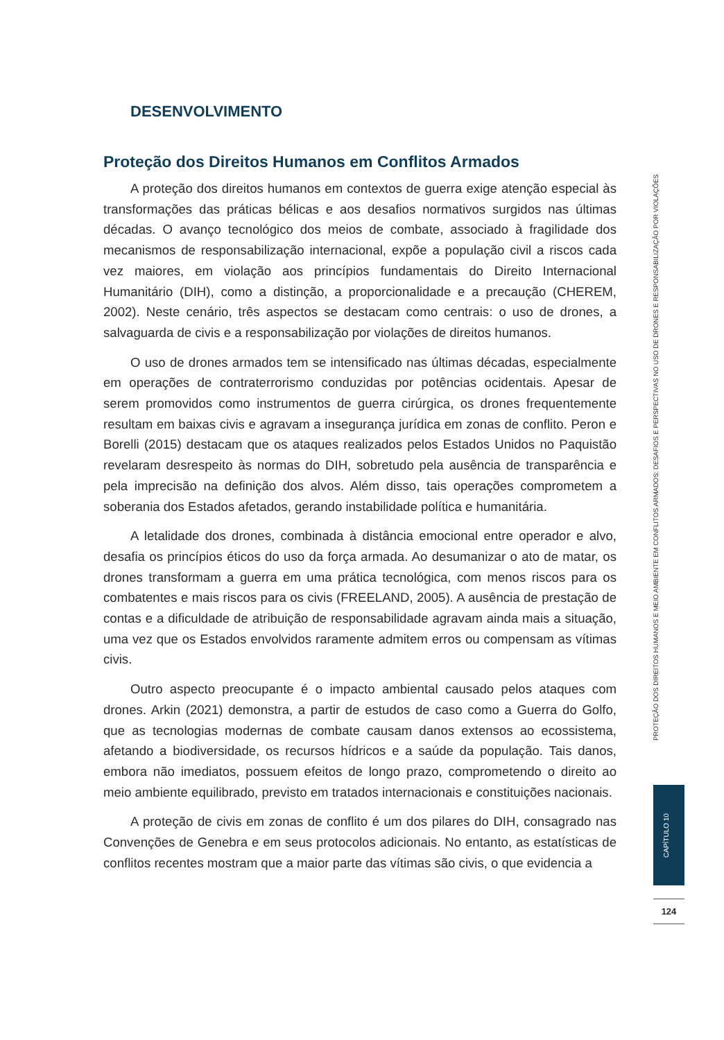DESENVOLVIMENTO
Proteção dos Direitos Humanos em Conflitos Armados
A proteção dos direitos humanos em contextos de guerra exige atenção especial às transformações das práticas bélicas e aos desafios normativos surgidos nas últimas décadas. O avanço tecnológico dos meios de combate, associado à fragilidade dos mecanismos de responsabilização internacional, expõe a população civil a riscos cada vez maiores, em violação aos princípios fundamentais do Direito Internacional Humanitário (DIH), como a distinção, a proporcionalidade e a precaução (CHEREM, 2002). Neste cenário, três aspectos se destacam como centrais: o uso de drones, a salvaguarda de civis e a responsabilização por violações de direitos humanos.
O uso de drones armados tem se intensificado nas últimas décadas, especialmente em operações de contraterrorismo conduzidas por potências ocidentais. Apesar de serem promovidos como instrumentos de guerra cirúrgica, os drones frequentemente resultam em baixas civis e agravam a insegurança jurídica em zonas de conflito. Peron e Borelli (2015) destacam que os ataques realizados pelos Estados Unidos no Paquistão revelaram desrespeito às normas do DIH, sobretudo pela ausência de transparência e pela imprecisão na definição dos alvos. Além disso, tais operações comprometem a soberania dos Estados afetados, gerando instabilidade política e humanitária.
A letalidade dos drones, combinada à distância emocional entre operador e alvo, desafia os princípios éticos do uso da força armada. Ao desumanizar o ato de matar, os drones transformam a guerra em uma prática tecnológica, com menos riscos para os combatentes e mais riscos para os civis (FREELAND, 2005). A ausência de prestação de contas e a dificuldade de atribuição de responsabilidade agravam ainda mais a situação, uma vez que os Estados envolvidos raramente admitem erros ou compensam as vítimas civis.
Outro aspecto preocupante é o impacto ambiental causado pelos ataques com drones. Arkin (2021) demonstra, a partir de estudos de caso como a Guerra do Golfo, que as tecnologias modernas de combate causam danos extensos ao ecossistema, afetando a biodiversidade, os recursos hídricos e a saúde da população. Tais danos, embora não imediatos, possuem efeitos de longo prazo, comprometendo o direito ao meio ambiente equilibrado, previsto em tratados internacionais e constituições nacionais.
A proteção de civis em zonas de conflito é um dos pilares do DIH, consagrado nas Convenções de Genebra e em seus protocolos adicionais. No entanto, as estatísticas de conflitos recentes mostram que a maior parte das vítimas são civis, o que evidencia a
PROTEÇÃO DOS DIREITOS HUMANOS E MEIO AMBIENTE EM CONFLITOS ARMADOS: DESAFIOS E PERSPECTIVAS NO USO DE DRONES E RESPONSABILIZAÇÃO POR VIOLAÇÕES
CAPÍTULO 10
124